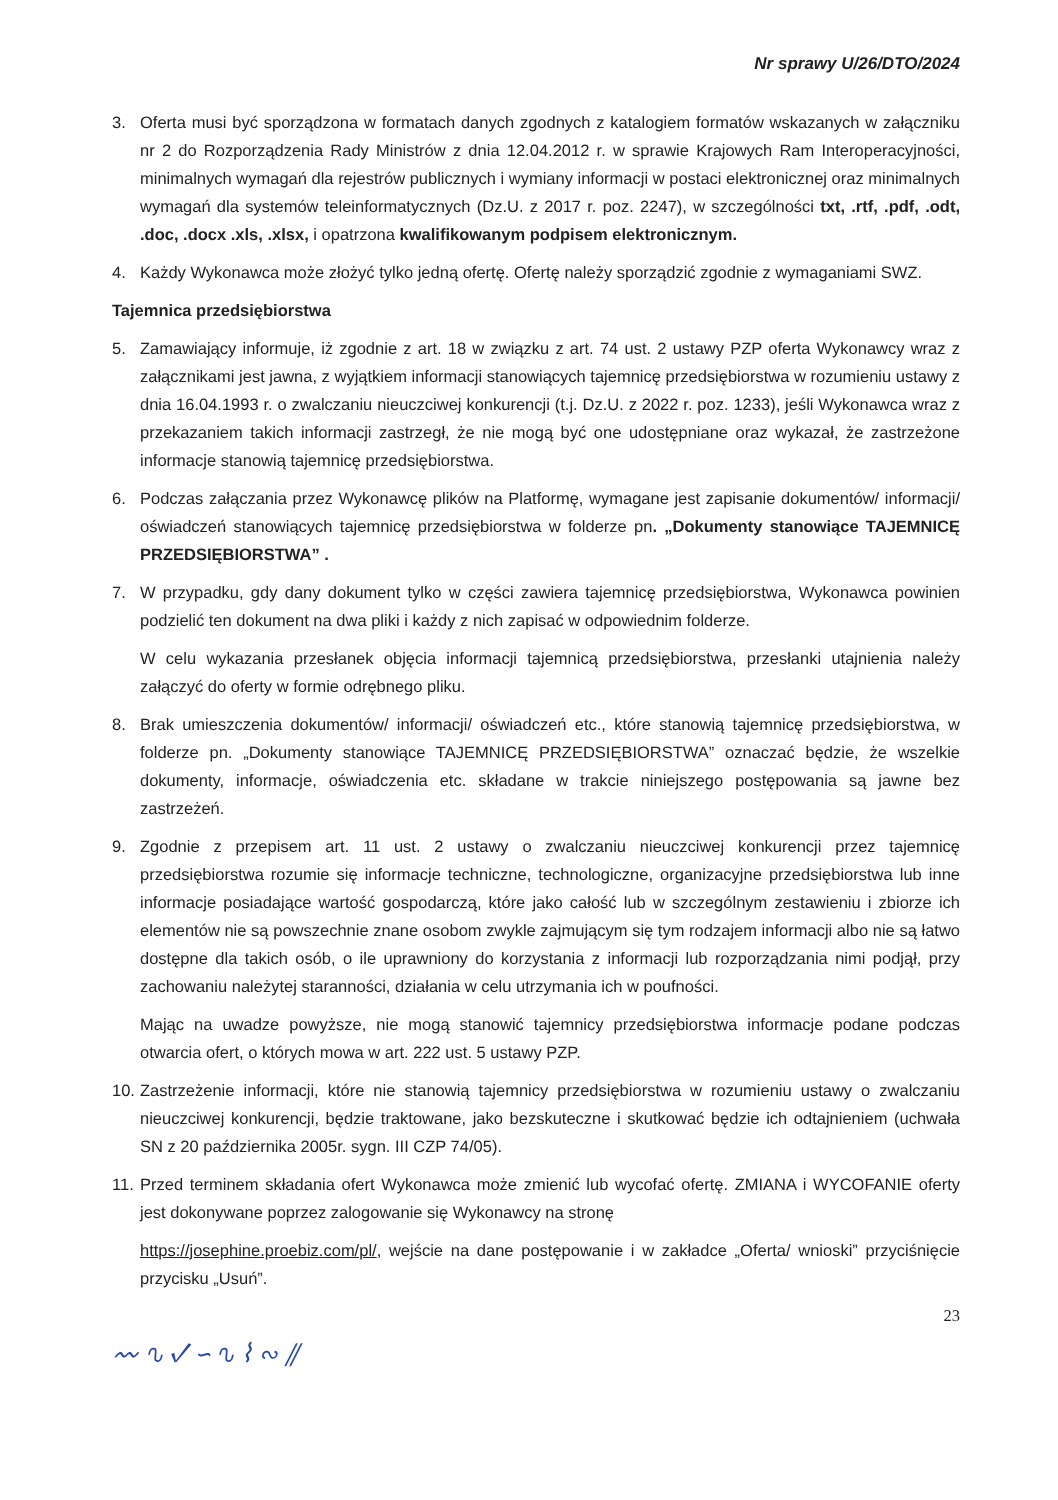Nr sprawy U/26/DTO/2024
3. Oferta musi być sporządzona w formatach danych zgodnych z katalogiem formatów wskazanych w załączniku nr 2 do Rozporządzenia Rady Ministrów z dnia 12.04.2012 r. w sprawie Krajowych Ram Interoperacyjności, minimalnych wymagań dla rejestrów publicznych i wymiany informacji w postaci elektronicznej oraz minimalnych wymagań dla systemów teleinformatycznych (Dz.U. z 2017 r. poz. 2247), w szczególności txt, .rtf, .pdf, .odt, .doc, .docx .xls, .xlsx, i opatrzona kwalifikowanym podpisem elektronicznym.
4. Każdy Wykonawca może złożyć tylko jedną ofertę. Ofertę należy sporządzić zgodnie z wymaganiami SWZ.
Tajemnica przedsiębiorstwa
5. Zamawiający informuje, iż zgodnie z art. 18 w związku z art. 74 ust. 2 ustawy PZP oferta Wykonawcy wraz z załącznikami jest jawna, z wyjątkiem informacji stanowiących tajemnicę przedsiębiorstwa w rozumieniu ustawy z dnia 16.04.1993 r. o zwalczaniu nieuczciwej konkurencji (t.j. Dz.U. z 2022 r. poz. 1233), jeśli Wykonawca wraz z przekazaniem takich informacji zastrzegł, że nie mogą być one udostępniane oraz wykazał, że zastrzeżone informacje stanowią tajemnicę przedsiębiorstwa.
6. Podczas załączania przez Wykonawcę plików na Platformę, wymagane jest zapisanie dokumentów/ informacji/ oświadczeń stanowiących tajemnicę przedsiębiorstwa w folderze pn. „Dokumenty stanowiące TAJEMNICĘ PRZEDSIĘBIORSTWA” .
7. W przypadku, gdy dany dokument tylko w części zawiera tajemnicę przedsiębiorstwa, Wykonawca powinien podzielić ten dokument na dwa pliki i każdy z nich zapisać w odpowiednim folderze.
W celu wykazania przesłanek objęcia informacji tajemnicą przedsiębiorstwa, przesłanki utajnienia należy załączyć do oferty w formie odrębnego pliku.
8. Brak umieszczenia dokumentów/ informacji/ oświadczeń etc., które stanowią tajemnicę przedsiębiorstwa, w folderze pn. „Dokumenty stanowiące TAJEMNICĘ PRZEDSIĘBIORSTWA” oznaczać będzie, że wszelkie dokumenty, informacje, oświadczenia etc. składane w trakcie niniejszego postępowania są jawne bez zastrzeżeń.
9. Zgodnie z przepisem art. 11 ust. 2 ustawy o zwalczaniu nieuczciwej konkurencji przez tajemnicę przedsiębiorstwa rozumie się informacje techniczne, technologiczne, organizacyjne przedsiębiorstwa lub inne informacje posiadające wartość gospodarczą, które jako całość lub w szczególnym zestawieniu i zbiorze ich elementów nie są powszechnie znane osobom zwykle zajmującym się tym rodzajem informacji albo nie są łatwo dostępne dla takich osób, o ile uprawniony do korzystania z informacji lub rozporządzania nimi podjął, przy zachowaniu należytej staranności, działania w celu utrzymania ich w poufności.
Mając na uwadze powyższe, nie mogą stanowić tajemnicy przedsiębiorstwa informacje podane podczas otwarcia ofert, o których mowa w art. 222 ust. 5 ustawy PZP.
10. Zastrzeżenie informacji, które nie stanowią tajemnicy przedsiębiorstwa w rozumieniu ustawy o zwalczaniu nieuczciwej konkurencji, będzie traktowane, jako bezskuteczne i skutkować będzie ich odtajnieniem (uchwała SN z 20 października 2005r. sygn. III CZP 74/05).
11. Przed terminem składania ofert Wykonawca może zmienić lub wycofać ofertę. ZMIANA i WYCOFANIE oferty jest dokonywane poprzez zalogowanie się Wykonawcy na stronę
https://josephine.proebiz.com/pl/, wejście na dane postępowanie i w zakładce „Oferta/ wnioski” przyciśnięcie przycisku „Usuń”.
23
〰 ∿ ✓ ∽ ∿ ⌇ ∾ ⫽